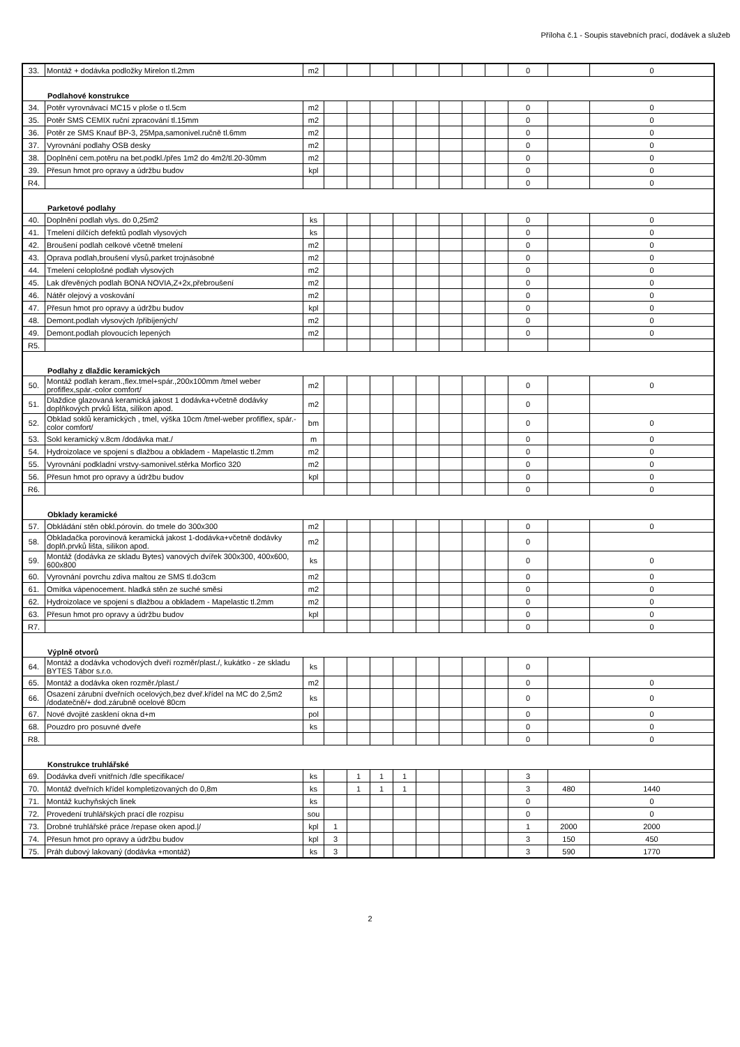Příloha č.1 - Soupis stavebních prací, dodávek a služeb
| 33. | Montáž + dodávka podložky Mirelon tl.2mm | m2 | | | | | | | | | 0 | | 0 |
| Podlahové konstrukce | | | | | | | | | | | | | |
| 34. | Potěr vyrovnávací MC15 v ploše o tl.5cm | m2 | | | | | | | | | 0 | | 0 |
| 35. | Potěr SMS CEMIX ruční zpracování tl.15mm | m2 | | | | | | | | | 0 | | 0 |
| 36. | Potěr ze SMS Knauf BP-3, 25Mpa,samonivel.ručně tl.6mm | m2 | | | | | | | | | 0 | | 0 |
| 37. | Vyrovnání podlahy OSB desky | m2 | | | | | | | | | 0 | | 0 |
| 38. | Doplnění cem.potěru na bet.podkl./přes 1m2 do 4m2/tl.20-30mm | m2 | | | | | | | | | 0 | | 0 |
| 39. | Přesun hmot pro opravy a údržbu budov | kpl | | | | | | | | | 0 | | 0 |
| R4. | | | | | | | | | | | 0 | | 0 |
| Parketové podlahy | | | | | | | | | | | | | |
| 40. | Doplnění podlah vlys. do 0,25m2 | ks | | | | | | | | | 0 | | 0 |
| 41. | Tmelení dílčích defektů podlah vlysových | ks | | | | | | | | | 0 | | 0 |
| 42. | Broušení podlah celkové včetně tmelení | m2 | | | | | | | | | 0 | | 0 |
| 43. | Oprava podlah,broušení vlysů,parket trojnásobné | m2 | | | | | | | | | 0 | | 0 |
| 44. | Tmelení celoplošné podlah vlysových | m2 | | | | | | | | | 0 | | 0 |
| 45. | Lak dřevěných podlah BONA NOVIA,Z+2x,přebroušení | m2 | | | | | | | | | 0 | | 0 |
| 46. | Nátěr olejový a voskování | m2 | | | | | | | | | 0 | | 0 |
| 47. | Přesun hmot pro opravy a údržbu budov | kpl | | | | | | | | | 0 | | 0 |
| 48. | Demont.podlah vlysových /přibíjených/ | m2 | | | | | | | | | 0 | | 0 |
| 49. | Demont.podlah plovoucích lepených | m2 | | | | | | | | | 0 | | 0 |
| R5. | | | | | | | | | | | | | |
| Podlahy z dlaždic keramických | | | | | | | | | | | | | |
| 50. | Montáž podlah keram.,flex.tmel+spár.,200x100mm /tmel weber profiflex,spár.-color comfort/ | m2 | | | | | | | | | 0 | | 0 |
| 51. | Dlaždice glazovaná keramická jakost 1 dodávka+včetně dodávky doplňkových prvků lišta, silikon apod. | m2 | | | | | | | | | 0 | | |
| 52. | Obklad soklů keramických , tmel, výška 10cm /tmel-weber profiflex, spár.-color comfort/ | bm | | | | | | | | | 0 | | 0 |
| 53. | Sokl keramický v.8cm /dodávka mat./ | m | | | | | | | | | 0 | | 0 |
| 54. | Hydroizolace ve spojení s dlažbou a obkladem - Mapelastic tl.2mm | m2 | | | | | | | | | 0 | | 0 |
| 55. | Vyrovnání podkladní vrstvy-samonivel.stěrka Morfico 320 | m2 | | | | | | | | | 0 | | 0 |
| 56. | Přesun hmot pro opravy a údržbu budov | kpl | | | | | | | | | 0 | | 0 |
| R6. | | | | | | | | | | | 0 | | 0 |
| Obklady keramické | | | | | | | | | | | | | |
| 57. | Obkládání stěn obkl.pórovin. do tmele do 300x300 | m2 | | | | | | | | | 0 | | 0 |
| 58. | Obkladačka porovinová keramická jakost 1-dodávka+včetně dodávky doplň.prvků lišta, silikon apod. | m2 | | | | | | | | | 0 | | |
| 59. | Montáž (dodávka ze skladu Bytes) vanových dvířek 300x300, 400x600, 600x800 | ks | | | | | | | | | 0 | | 0 |
| 60. | Vyrovnání povrchu zdiva maltou ze SMS tl.do3cm | m2 | | | | | | | | | 0 | | 0 |
| 61. | Omítka vápenocement. hladká stěn ze suché směsi | m2 | | | | | | | | | 0 | | 0 |
| 62. | Hydroizolace ve spojení s dlažbou a obkladem - Mapelastic tl.2mm | m2 | | | | | | | | | 0 | | 0 |
| 63. | Přesun hmot pro opravy a údržbu budov | kpl | | | | | | | | | 0 | | 0 |
| R7. | | | | | | | | | | | 0 | | 0 |
| Výplně otvorů | | | | | | | | | | | | | |
| 64. | Montáž a dodávka vchodových dveří rozměr/plast./, kukátko - ze skladu BYTES Tábor s.r.o. | ks | | | | | | | | | 0 | | |
| 65. | Montáž a dodávka oken rozměr./plast./ | m2 | | | | | | | | | 0 | | 0 |
| 66. | Osazení zárubní dveřních ocelových,bez dveř.křídel na MC do 2,5m2 /dodatečně/+ dod.zárubně ocelové 80cm | ks | | | | | | | | | 0 | | 0 |
| 67. | Nové dvojité zasklení okna d+m | pol | | | | | | | | | 0 | | 0 |
| 68. | Pouzdro pro posuvné dveře | ks | | | | | | | | | 0 | | 0 |
| R8. | | | | | | | | | | | 0 | | 0 |
| Konstrukce truhlářské | | | | | | | | | | | | | |
| 69. | Dodávka dveří vnitřních /dle specifikace/ | ks | | 1 | 1 | 1 | | | | | 3 | | |
| 70. | Montáž dveřních křídel kompletizovaných do 0,8m | ks | | 1 | 1 | 1 | | | | | 3 | 480 | 1440 |
| 71. | Montáž kuchyňských linek | ks | | | | | | | | | 0 | | 0 |
| 72. | Provedení truhlářských prací dle rozpisu | sou | | | | | | | | | 0 | | 0 |
| 73. | Drobné truhlářské práce /repase oken apod.// | kpl | 1 | | | | | | | | 1 | 2000 | 2000 |
| 74. | Přesun hmot pro opravy a údržbu budov | kpl | 3 | | | | | | | | 3 | 150 | 450 |
| 75. | Práh dubový lakovaný (dodávka +montáž) | ks | 3 | | | | | | | | 3 | 590 | 1770 |
2